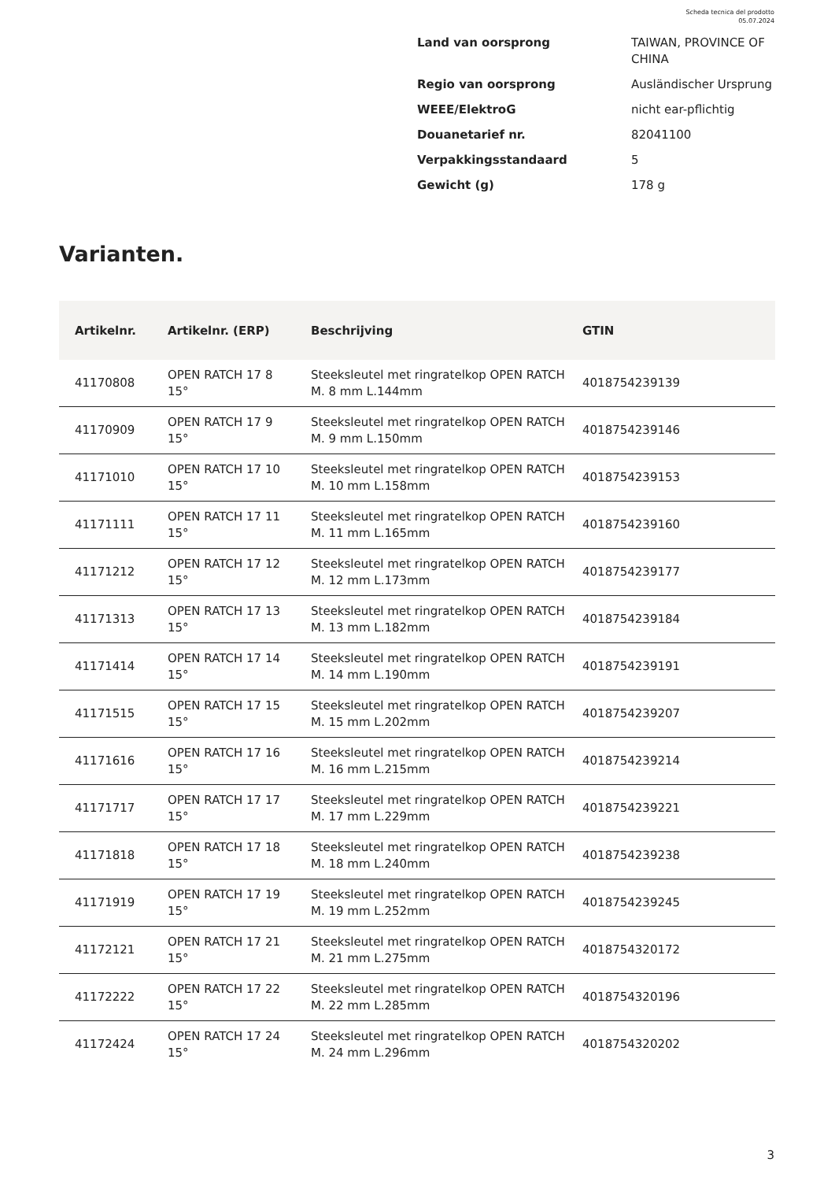Scheda tecnica del prodotto
05.07.2024
| Land van oorsprong | TAIWAN, PROVINCE OF CHINA |
| Regio van oorsprong | Ausländischer Ursprung |
| WEEE/ElektroG | nicht ear-pflichtig |
| Douanetarief nr. | 82041100 |
| Verpakkingsstandaard | 5 |
| Gewicht (g) | 178 g |
Varianten.
| Artikelnr. | Artikelnr. (ERP) | Beschrijving | GTIN |
| --- | --- | --- | --- |
| 41170808 | OPEN RATCH 17 8 15° | Steeksleutel met ringratelkop OPEN RATCH M. 8 mm L.144mm | 4018754239139 |
| 41170909 | OPEN RATCH 17 9 15° | Steeksleutel met ringratelkop OPEN RATCH M. 9 mm L.150mm | 4018754239146 |
| 41171010 | OPEN RATCH 17 10 15° | Steeksleutel met ringratelkop OPEN RATCH M. 10 mm L.158mm | 4018754239153 |
| 41171111 | OPEN RATCH 17 11 15° | Steeksleutel met ringratelkop OPEN RATCH M. 11 mm L.165mm | 4018754239160 |
| 41171212 | OPEN RATCH 17 12 15° | Steeksleutel met ringratelkop OPEN RATCH M. 12 mm L.173mm | 4018754239177 |
| 41171313 | OPEN RATCH 17 13 15° | Steeksleutel met ringratelkop OPEN RATCH M. 13 mm L.182mm | 4018754239184 |
| 41171414 | OPEN RATCH 17 14 15° | Steeksleutel met ringratelkop OPEN RATCH M. 14 mm L.190mm | 4018754239191 |
| 41171515 | OPEN RATCH 17 15 15° | Steeksleutel met ringratelkop OPEN RATCH M. 15 mm L.202mm | 4018754239207 |
| 41171616 | OPEN RATCH 17 16 15° | Steeksleutel met ringratelkop OPEN RATCH M. 16 mm L.215mm | 4018754239214 |
| 41171717 | OPEN RATCH 17 17 15° | Steeksleutel met ringratelkop OPEN RATCH M. 17 mm L.229mm | 4018754239221 |
| 41171818 | OPEN RATCH 17 18 15° | Steeksleutel met ringratelkop OPEN RATCH M. 18 mm L.240mm | 4018754239238 |
| 41171919 | OPEN RATCH 17 19 15° | Steeksleutel met ringratelkop OPEN RATCH M. 19 mm L.252mm | 4018754239245 |
| 41172121 | OPEN RATCH 17 21 15° | Steeksleutel met ringratelkop OPEN RATCH M. 21 mm L.275mm | 4018754320172 |
| 41172222 | OPEN RATCH 17 22 15° | Steeksleutel met ringratelkop OPEN RATCH M. 22 mm L.285mm | 4018754320196 |
| 41172424 | OPEN RATCH 17 24 15° | Steeksleutel met ringratelkop OPEN RATCH M. 24 mm L.296mm | 4018754320202 |
3